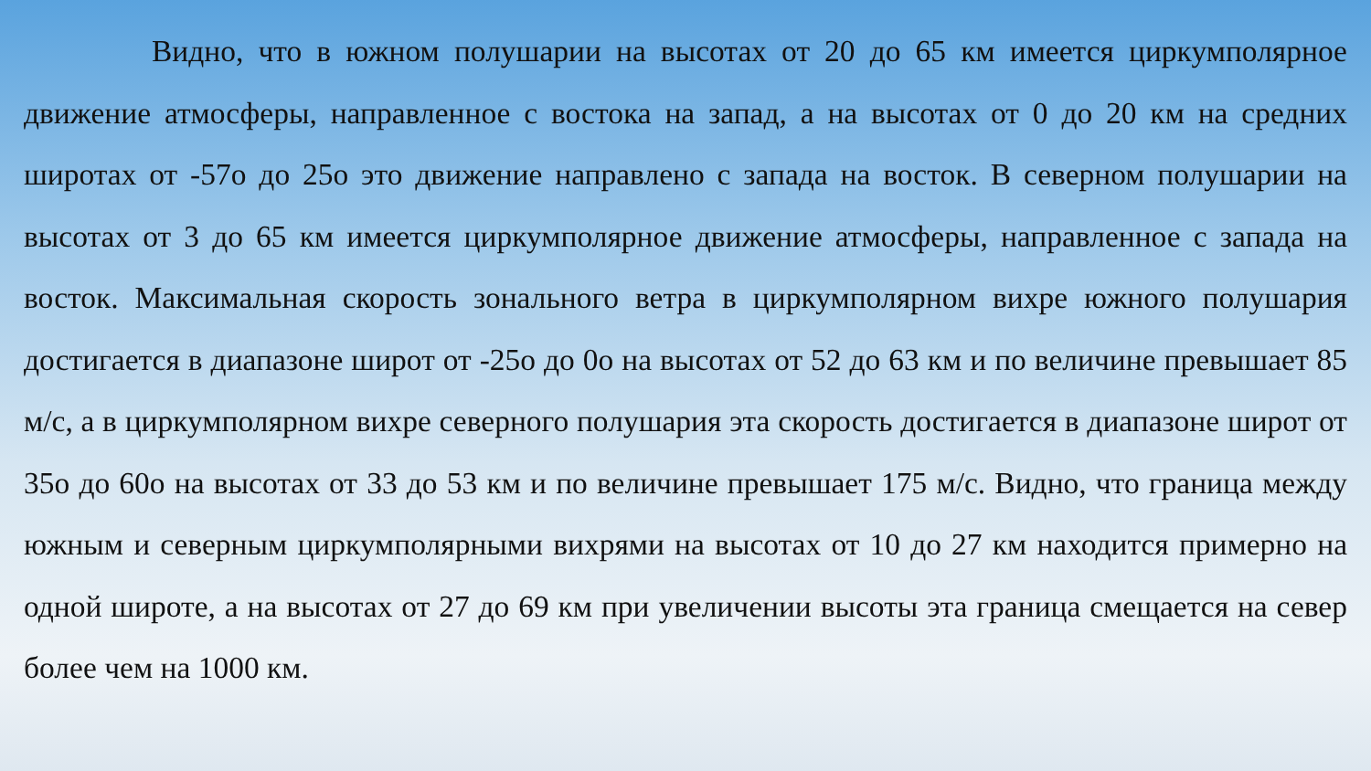Видно, что в южном полушарии на высотах от 20 до 65 км имеется циркумполярное движение атмосферы, направленное с востока на запад, а на высотах от 0 до 20 км на средних широтах от -57о до 25о это движение направлено с запада на восток. В северном полушарии на высотах от 3 до 65 км имеется циркумполярное движение атмосферы, направленное с запада на восток. Максимальная скорость зонального ветра в циркумполярном вихре южного полушария достигается в диапазоне широт от -25о до 0о на высотах от 52 до 63 км и по величине превышает 85 м/с, а в циркумполярном вихре северного полушария эта скорость достигается в диапазоне широт от 35о до 60о на высотах от 33 до 53 км и по величине превышает 175 м/с. Видно, что граница между южным и северным циркумполярными вихрями на высотах от 10 до 27 км находится примерно на одной широте, а на высотах от 27 до 69 км при увеличении высоты эта граница смещается на север более чем на 1000 км.